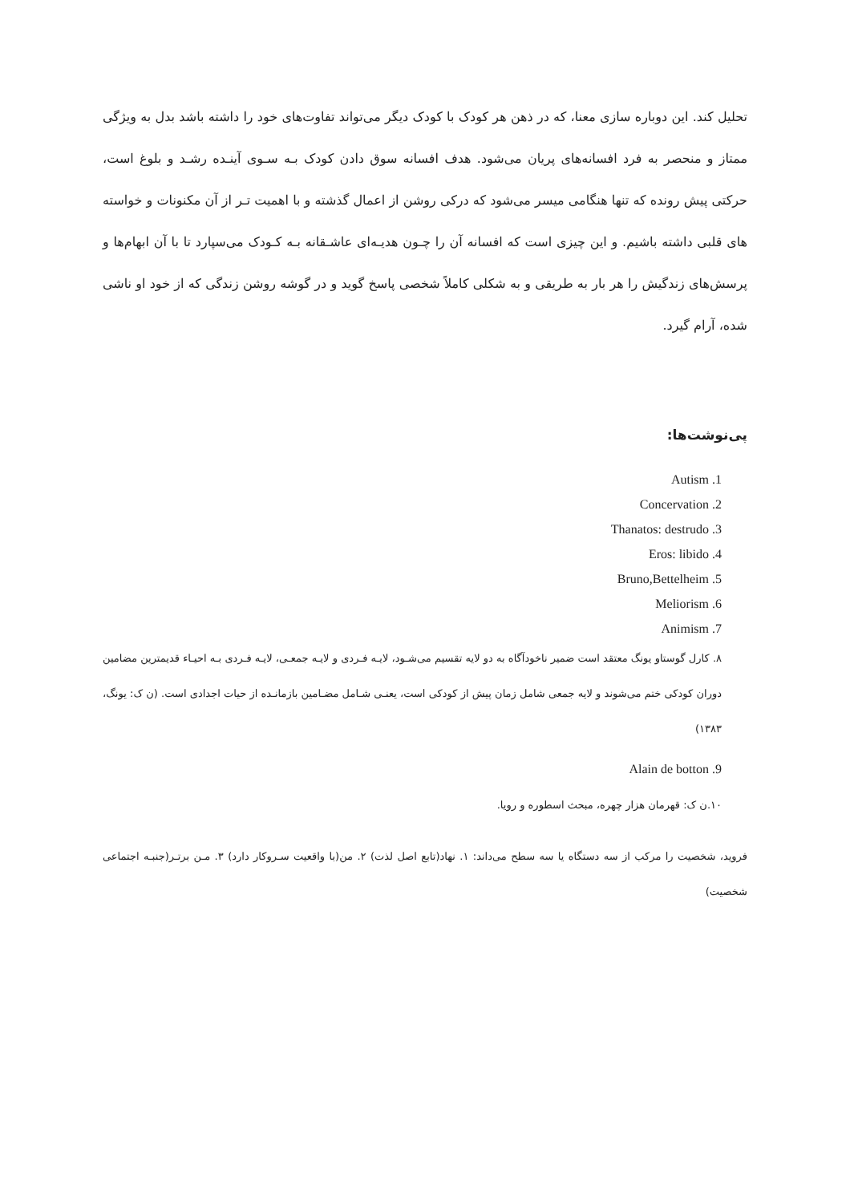تحلیل کند. این دوباره سازی معنا، که در ذهن هر کودک با کودک دیگر می‌تواند تفاوت‌های خود را داشته باشد بدل به ویژگی ممتاز و منحصر به فرد افسانه‌های پریان می‌شود. هدف افسانه سوق دادن کودک بـه سـوی آینـده رشـد و بلوغ است، حرکتی پیش رونده که تنها هنگامی میسر می‌شود که درکی روشن از اعمال گذشته و با اهمیت تـر از آن مکنونات و خواسته های قلبی داشته باشیم. و این چیزی است که افسانه آن را چـون هدیـه‌ای عاشـقانه بـه کـودک می‌سپارد تا با آن ابهام‌ها و پرسش‌های زندگیش را هر بار به طریقی و به شکلی کاملاً شخصی پاسخ گوید و در گوشه روشن زندگی که از خود او ناشی شده، آرام گیرد.
پی‌نوشت‌ها:
Autism .1
Concervation .2
Thanatos: destrudo .3
Eros: libido .4
Bruno,Bettelheim .5
Meliorism .6
Animism .7
۸. کارل گوستاو یونگ معتقد است ضمیر ناخودآگاه به دو لایه تقسیم می‌شـود، لایـه فـردی و لایـه جمعـی، لایـه فـردی بـه احیـاء قدیمترین مضامین دوران کودکی ختم می‌شوند و لایه جمعی شامل زمان پیش از کودکی است، یعنـی شـامل مضـامین بازمانـده از حیات اجدادی است. (ن ک: یونگ، ۱۳۸۳)
Alain de botton .9
۱۰.ن ک: قهرمان هزار چهره، مبحث اسطوره و رویا.
فروید، شخصیت را مرکب از سه دستگاه یا سه سطح می‌داند: ۱. نهاد(تابع اصل لذت) ۲. من(با واقعیت سـروکار دارد) ۳. مـن برتـر(جنبـه اجتماعی شخصیت)